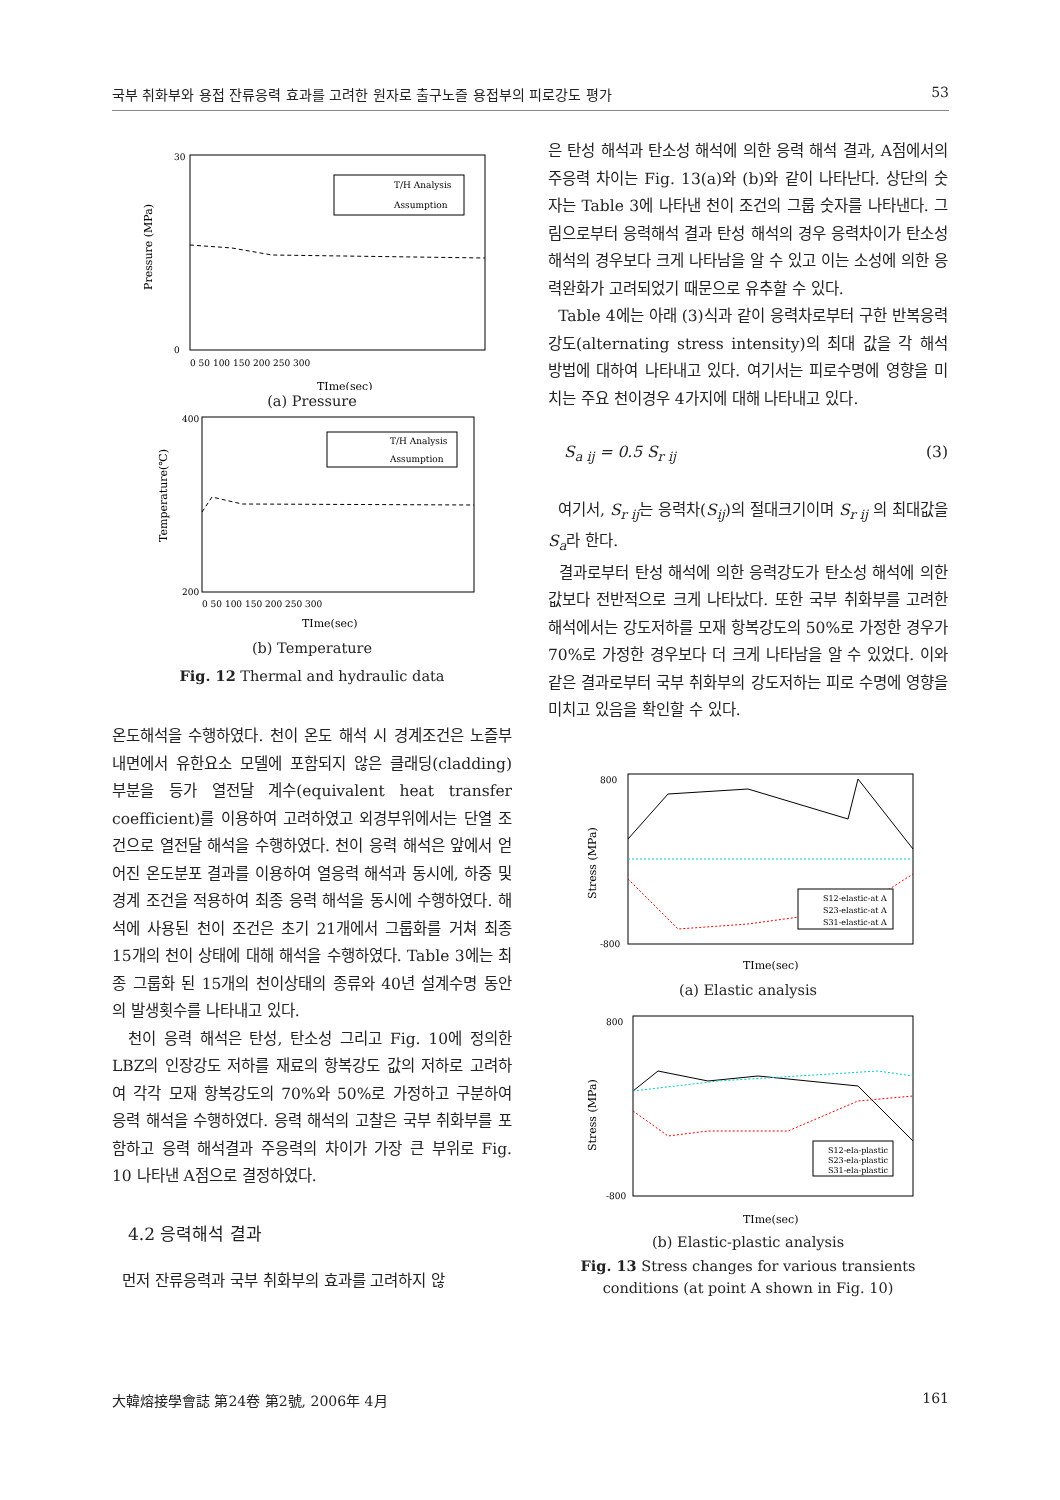국부 취화부와 용접 잔류응력 효과를 고려한 원자로 출구노즐 용접부의 피로강도 평가 53
Pressure (MPa)
30
0
T/H Analysis
Assumption
0 50 100 150 200 250 300
TIme(sec)
(a) Pressure
Temperature(℃)
400
200
T/H Analysis
Assumption
0 50 100 150 200 250 300
TIme(sec)
(b) Temperature
Fig. 12 Thermal and hydraulic data
온도해석을 수행하였다. 천이 온도 해석 시 경계조건은 노즐부 내면에서 유한요소 모델에 포함되지 않은 클래딩(cladding) 부분을 등가 열전달 계수(equivalent heat transfer coefficient)를 이용하여 고려하였고 외경부위에서는 단열 조건으로 열전달 해석을 수행하였다. 천이 응력 해석은 앞에서 얻어진 온도분포 결과를 이용하여 열응력 해석과 동시에, 하중 및 경계 조건을 적용하여 최종 응력 해석을 동시에 수행하였다. 해석에 사용된 천이 조건은 초기 21개에서 그룹화를 거쳐 최종 15개의 천이 상태에 대해 해석을 수행하였다. Table 3에는 최종 그룹화 된 15개의 천이상태의 종류와 40년 설계수명 동안의 발생횟수를 나타내고 있다.
천이 응력 해석은 탄성, 탄소성 그리고 Fig. 10에 정의한 LBZ의 인장강도 저하를 재료의 항복강도 값의 저하로 고려하여 각각 모재 항복강도의 70%와 50%로 가정하고 구분하여 응력 해석을 수행하였다. 응력 해석의 고찰은 국부 취화부를 포함하고 응력 해석결과 주응력의 차이가 가장 큰 부위로 Fig. 10 나타낸 A점으로 결정하였다.
4.2 응력해석 결과
먼저 잔류응력과 국부 취화부의 효과를 고려하지 않
은 탄성 해석과 탄소성 해석에 의한 응력 해석 결과, A점에서의 주응력 차이는 Fig. 13(a)와 (b)와 같이 나타난다. 상단의 숫자는 Table 3에 나타낸 천이 조건의 그룹 숫자를 나타낸다. 그림으로부터 응력해석 결과 탄성 해석의 경우 응력차이가 탄소성 해석의 경우보다 크게 나타남을 알 수 있고 이는 소성에 의한 응력완화가 고려되었기 때문으로 유추할 수 있다.
Table 4에는 아래 (3)식과 같이 응력차로부터 구한 반복응력강도(alternating stress intensity)의 최대 값을 각 해석 방법에 대하여 나타내고 있다. 여기서는 피로수명에 영향을 미치는 주요 천이경우 4가지에 대해 나타내고 있다.
S<sub>a ij</sub> = 0.5 S<sub>r ij</sub> (3)
여기서, S<sub>r ij</sub>는 응력차(S<sub>ij</sub>)의 절대크기이며 S<sub>r ij</sub> 의 최대값을 S<sub>a</sub>라 한다.
결과로부터 탄성 해석에 의한 응력강도가 탄소성 해석에 의한 값보다 전반적으로 크게 나타났다. 또한 국부 취화부를 고려한 해석에서는 강도저하를 모재 항복강도의 50%로 가정한 경우가 70%로 가정한 경우보다 더 크게 나타남을 알 수 있었다. 이와 같은 결과로부터 국부 취화부의 강도저하는 피로 수명에 영향을 미치고 있음을 확인할 수 있다.
Stress (MPa)
800
-800
S12-elastic-at A
S23-elastic-at A
S31-elastic-at A
TIme(sec)
(a) Elastic analysis
Stress (MPa)
800
-800
S12-ela-plastic
S23-ela-plastic
S31-ela-plastic
TIme(sec)
(b) Elastic-plastic analysis
Fig. 13 Stress changes for various transients conditions (at point A shown in Fig. 10)
大韓熔接學會誌 第24卷 第2號, 2006年 4月 161